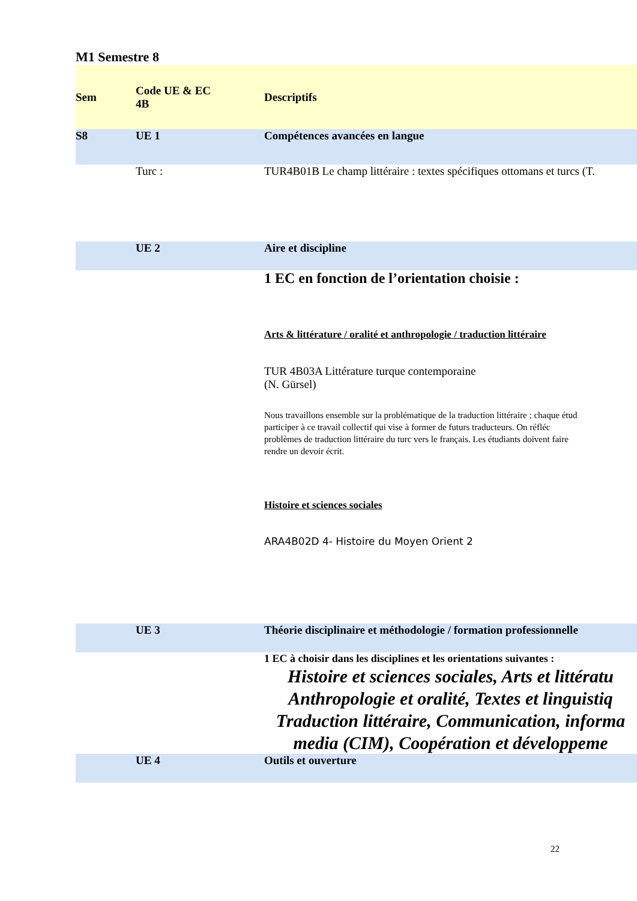M1 Semestre 8
| Sem | Code UE & EC 4B | Descriptifs |
| --- | --- | --- |
| S8 | UE 1 | Compétences avancées en langue |
| | Turc : | TUR4B01B Le champ littéraire : textes spécifiques ottomans et turcs (T. |
| | UE 2 | Aire et discipline |
| | | 1 EC en fonction de l’orientation choisie : Arts & littérature / oralité et anthropologie / traduction littéraire TUR 4B03A Littérature turque contemporaine (N. Gürsel) Nous travaillons ensemble sur la problématique de la traduction littéraire ; chaque étud participer à ce travail collectif qui vise à former de futurs traducteurs. On réfléc problèmes de traduction littéraire du turc vers le français. Les étudiants doivent faire rendre un devoir écrit. Histoire et sciences sociales ARA4B02D 4- Histoire du Moyen Orient 2 |
| | UE 3 | Théorie disciplinaire et méthodologie / formation professionnelle |
| | | 1 EC à choisir dans les disciplines et les orientations suivantes : Histoire et sciences sociales, Arts et littératu Anthropologie et oralité, Textes et linguistiq Traduction littéraire, Communication, informa media (CIM), Coopération et développeme |
| | UE 4 | Outils et ouverture |
22